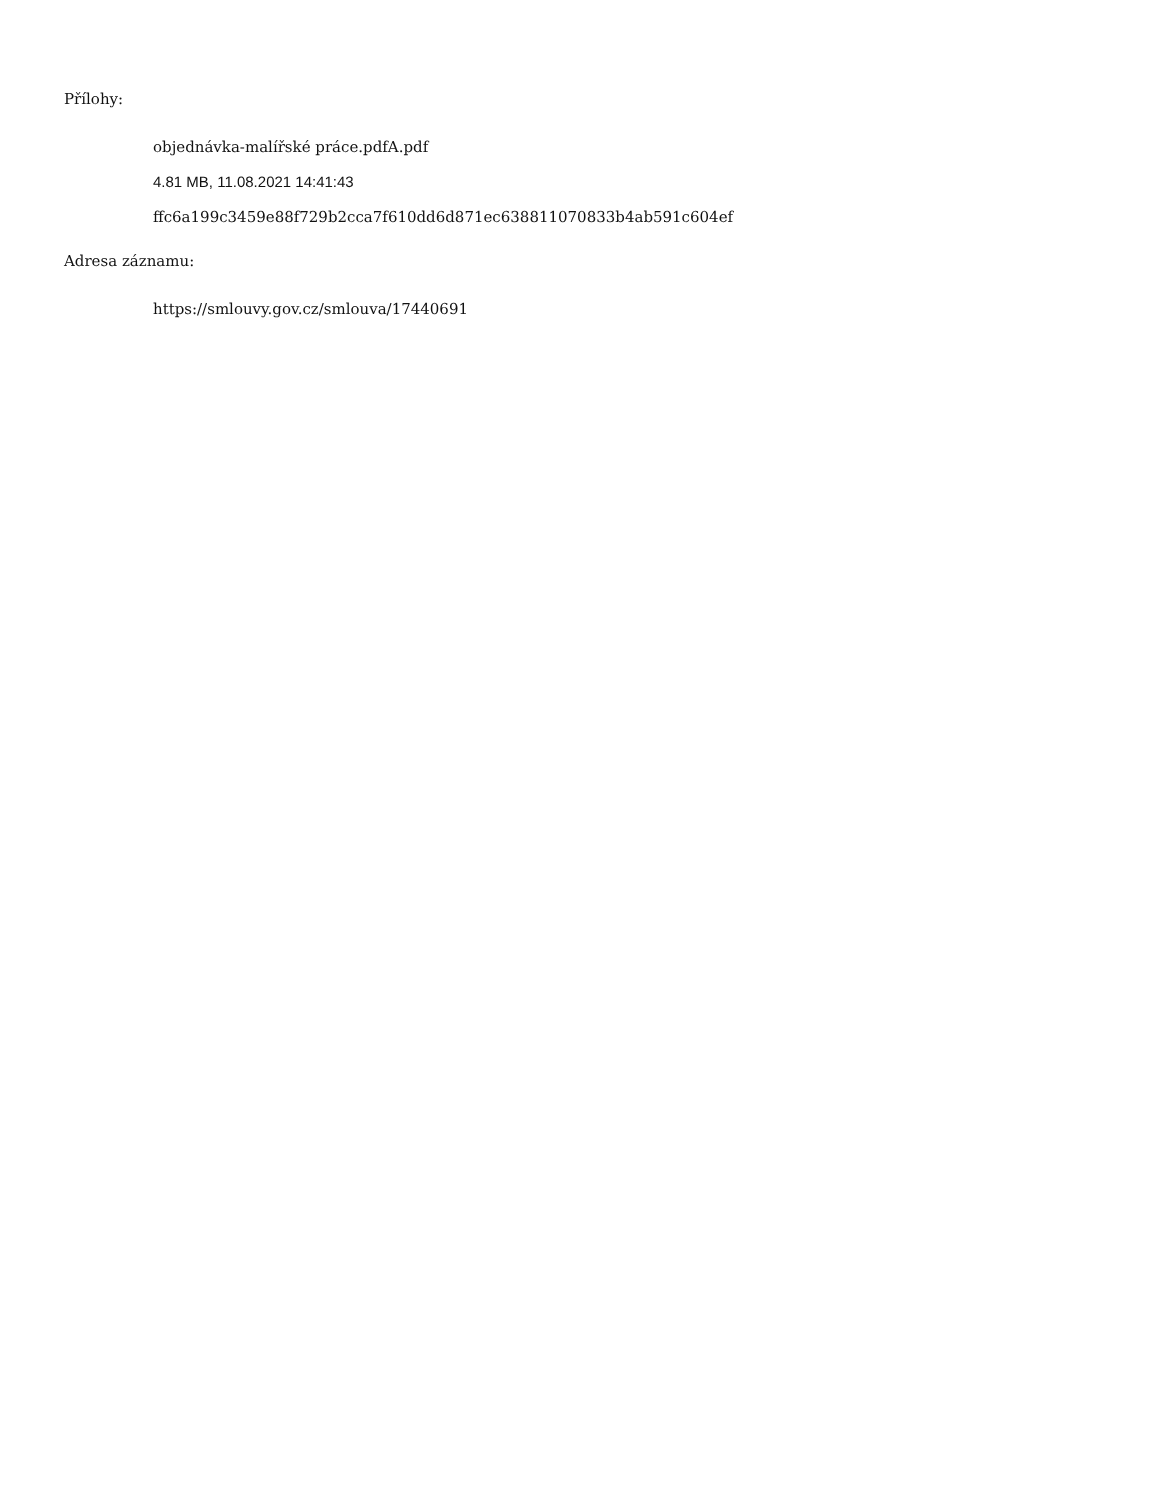Přílohy:
objednávka-malířské práce.pdfA.pdf
4.81 MB, 11.08.2021 14:41:43
ffc6a199c3459e88f729b2cca7f610dd6d871ec638811070833b4ab591c604ef
Adresa záznamu:
https://smlouvy.gov.cz/smlouva/17440691